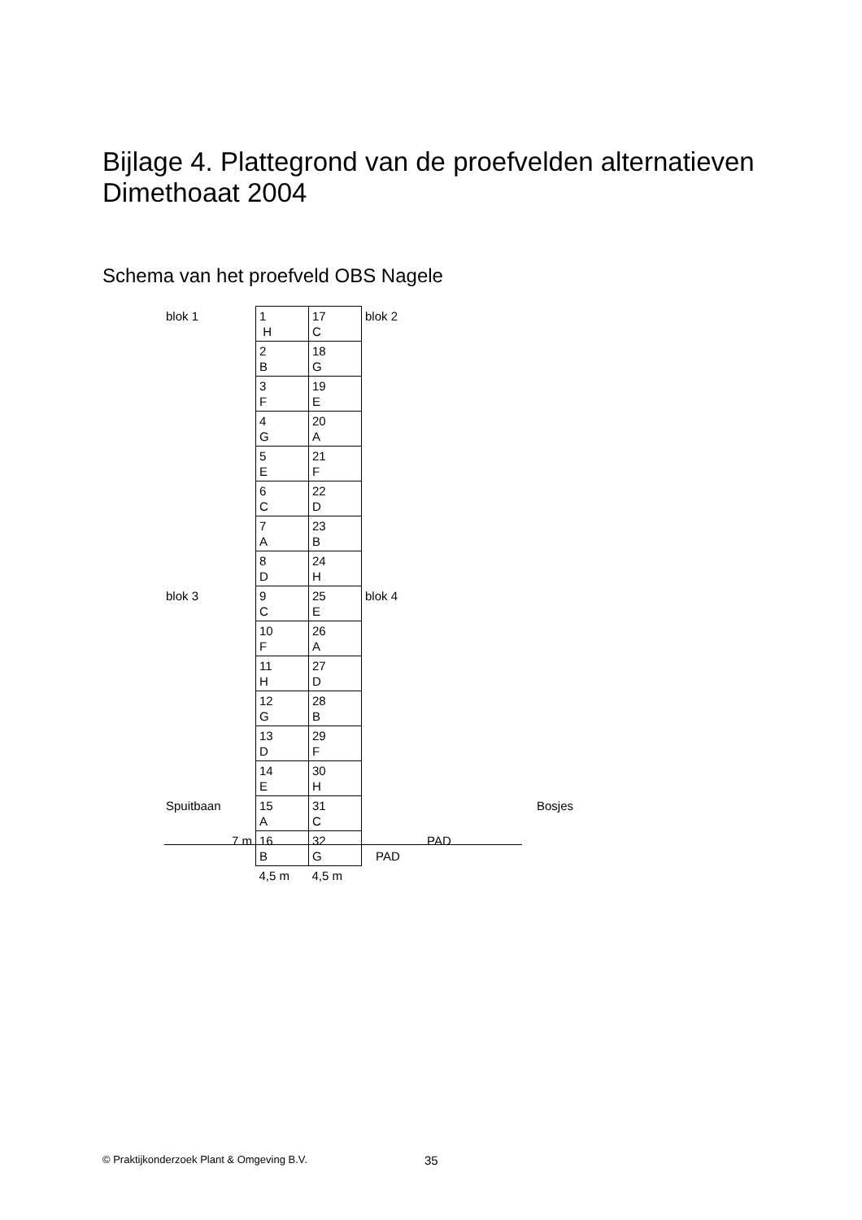Bijlage 4. Plattegrond van de proefvelden alternatieven
Dimethoaat 2004
Schema van het proefveld OBS Nagele
| blok 1 | 1 H | 17 C | blok 2 |
| | 2 B | 18 G | |
| | 3 F | 19 E | |
| | 4 G | 20 A | |
| | 5 E | 21 F | |
| | 6 C | 22 D | |
| | 7 A | 23 B | |
| | 8 D | 24 H | |
| blok 3 | 9 C | 25 E | blok 4 |
| | 10 F | 26 A | |
| | 11 H | 27 D | |
| | 12 G | 28 B | |
| | 13 D | 29 F | |
| | 14 E | 30 H | |
| Spuitbaan | 15 A | 31 C | Bosjes |
| 7 m | 16 B | 32 G | PAD |
| | 4,5 m | 4,5 m | |
PAD
© Praktijkonderzoek Plant & Omgeving B.V.
35